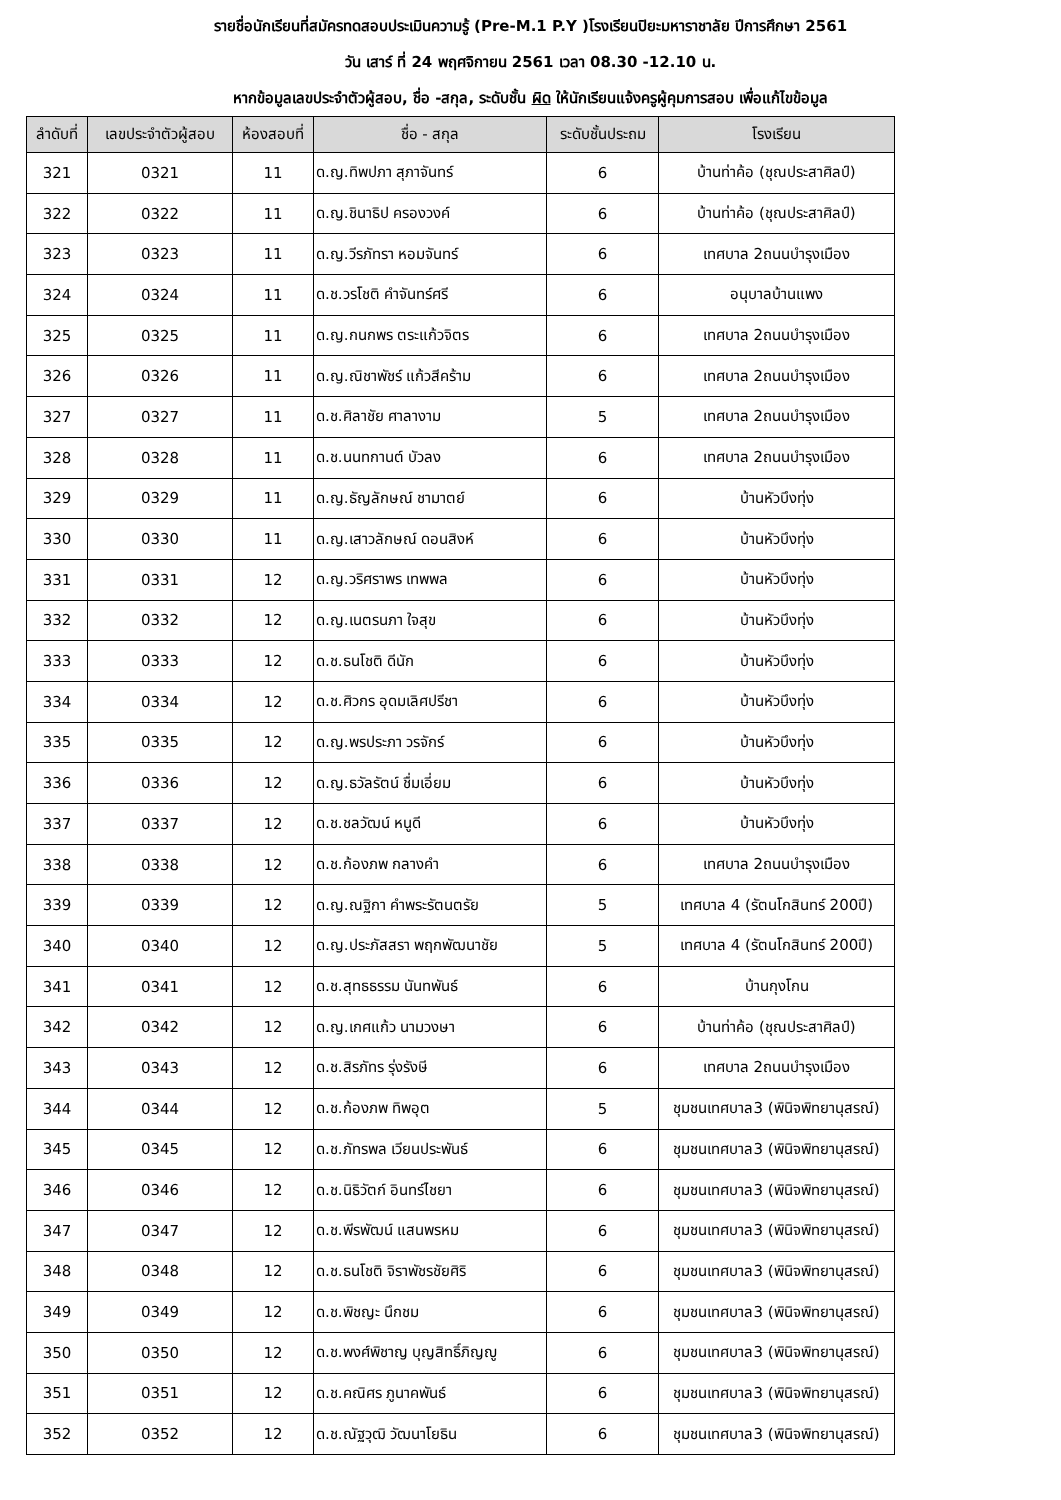รายชื่อนักเรียนที่สมัครทดสอบประเมินความรู้ (Pre-M.1 P.Y )โรงเรียนปิยะมหาราชาลัย ปีการศึกษา 2561
วัน เสาร์ ที่ 24 พฤศจิกายน 2561 เวลา 08.30 -12.10 น.
หากข้อมูลเลขประจำตัวผู้สอบ, ชื่อ -สกุล, ระดับชั้น ผิด ให้นักเรียนแจ้งครูผู้คุมการสอบ เพื่อแก้ไขข้อมูล
| ลำดับที่ | เลขประจำตัวผู้สอบ | ห้องสอบที่ | ชื่อ - สกุล | ระดับชั้นประถม | โรงเรียน |
| --- | --- | --- | --- | --- | --- |
| 321 | 0321 | 11 | ด.ญ.ทิพปภา สุภาจันทร์ | 6 | บ้านท่าค้อ (ชุณประสาศิลป์) |
| 322 | 0322 | 11 | ด.ญ.ชินาธิป ครองวงค์ | 6 | บ้านท่าค้อ (ชุณประสาศิลป์) |
| 323 | 0323 | 11 | ด.ญ.วีรภัทรา หอมจันทร์ | 6 | เทศบาล 2ถนนบำรุงเมือง |
| 324 | 0324 | 11 | ด.ช.วรโชติ คำจันทร์ศรี | 6 | อนุบาลบ้านแพง |
| 325 | 0325 | 11 | ด.ญ.กนกพร ตระแก้วจิตร | 6 | เทศบาล 2ถนนบำรุงเมือง |
| 326 | 0326 | 11 | ด.ญ.ณิชาพัชร์ แก้วสีคร้าม | 6 | เทศบาล 2ถนนบำรุงเมือง |
| 327 | 0327 | 11 | ด.ช.ศิลาชัย ศาลางาม | 5 | เทศบาล 2ถนนบำรุงเมือง |
| 328 | 0328 | 11 | ด.ช.นนทกานต์ บัวลง | 6 | เทศบาล 2ถนนบำรุงเมือง |
| 329 | 0329 | 11 | ด.ญ.ธัญลักษณ์ ชามาตย์ | 6 | บ้านหัวบึงทุ่ง |
| 330 | 0330 | 11 | ด.ญ.เสาวลักษณ์ ดอนสิงห์ | 6 | บ้านหัวบึงทุ่ง |
| 331 | 0331 | 12 | ด.ญ.วริศราพร เทพพล | 6 | บ้านหัวบึงทุ่ง |
| 332 | 0332 | 12 | ด.ญ.เนตรนภา ใจสุข | 6 | บ้านหัวบึงทุ่ง |
| 333 | 0333 | 12 | ด.ช.ธนโชติ ดีนัก | 6 | บ้านหัวบึงทุ่ง |
| 334 | 0334 | 12 | ด.ช.ศิวกร อุดมเลิศปรีชา | 6 | บ้านหัวบึงทุ่ง |
| 335 | 0335 | 12 | ด.ญ.พรประภา วรจักร์ | 6 | บ้านหัวบึงทุ่ง |
| 336 | 0336 | 12 | ด.ญ.ธวัลรัตน์ ชื่มเอี่ยม | 6 | บ้านหัวบึงทุ่ง |
| 337 | 0337 | 12 | ด.ช.ชลวัฒน์ หนูดี | 6 | บ้านหัวบึงทุ่ง |
| 338 | 0338 | 12 | ด.ช.ก้องภพ กลางคำ | 6 | เทศบาล 2ถนนบำรุงเมือง |
| 339 | 0339 | 12 | ด.ญ.ณฐิกา คำพระรัตนตรัย | 5 | เทศบาล 4 (รัตนโกสินทร์ 200ปี) |
| 340 | 0340 | 12 | ด.ญ.ประภัสสรา พฤกพัฒนาชัย | 5 | เทศบาล 4 (รัตนโกสินทร์ 200ปี) |
| 341 | 0341 | 12 | ด.ช.สุทธธรรม นันทพันธ์ | 6 | บ้านกุงโกน |
| 342 | 0342 | 12 | ด.ญ.เกศแก้ว นามวงษา | 6 | บ้านท่าค้อ (ชุณประสาศิลป์) |
| 343 | 0343 | 12 | ด.ช.สิรภัทร รุ่งรังษี | 6 | เทศบาล 2ถนนบำรุงเมือง |
| 344 | 0344 | 12 | ด.ช.ก้องภพ ทิพอุต | 5 | ชุมชนเทศบาล3 (พินิจพิทยานุสรณ์) |
| 345 | 0345 | 12 | ด.ช.ภัทรพล เวียนประพันธ์ | 6 | ชุมชนเทศบาล3 (พินิจพิทยานุสรณ์) |
| 346 | 0346 | 12 | ด.ช.นิธิวัตก์ อินทร์ไชยา | 6 | ชุมชนเทศบาล3 (พินิจพิทยานุสรณ์) |
| 347 | 0347 | 12 | ด.ช.พีรพัฒน์ แสนพรหม | 6 | ชุมชนเทศบาล3 (พินิจพิทยานุสรณ์) |
| 348 | 0348 | 12 | ด.ช.ธนโชติ จิราพัชรชัยศิริ | 6 | ชุมชนเทศบาล3 (พินิจพิทยานุสรณ์) |
| 349 | 0349 | 12 | ด.ช.พิชญะ นึกชม | 6 | ชุมชนเทศบาล3 (พินิจพิทยานุสรณ์) |
| 350 | 0350 | 12 | ด.ช.พงศ์พิชาญ บุญสิทธิ์ภิญญู | 6 | ชุมชนเทศบาล3 (พินิจพิทยานุสรณ์) |
| 351 | 0351 | 12 | ด.ช.คณิศร ภูนาคพันธ์ | 6 | ชุมชนเทศบาล3 (พินิจพิทยานุสรณ์) |
| 352 | 0352 | 12 | ด.ช.ณัฐวุฒิ วัฒนาโยธิน | 6 | ชุมชนเทศบาล3 (พินิจพิทยานุสรณ์) |